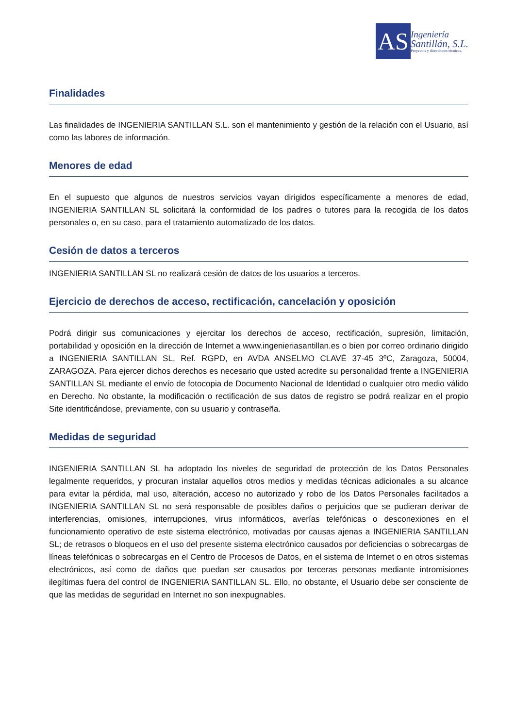AS
Ingeniería
Santillán, S.L.
Proyectos y direcciones técnicas.
Finalidades
Las finalidades de INGENIERIA SANTILLAN S.L. son el mantenimiento y gestión de la relación con el Usuario, así como las labores de información.
Menores de edad
En el supuesto que algunos de nuestros servicios vayan dirigidos específicamente a menores de edad, INGENIERIA SANTILLAN SL solicitará la conformidad de los padres o tutores para la recogida de los datos personales o, en su caso, para el tratamiento automatizado de los datos.
Cesión de datos a terceros
INGENIERIA SANTILLAN SL no realizará cesión de datos de los usuarios a terceros.
Ejercicio de derechos de acceso, rectificación, cancelación y oposición
Podrá dirigir sus comunicaciones y ejercitar los derechos de acceso, rectificación, supresión, limitación, portabilidad y oposición en la dirección de Internet a www.ingenieriasantillan.es o bien por correo ordinario dirigido a INGENIERIA SANTILLAN SL, Ref. RGPD, en AVDA ANSELMO CLAVÉ 37-45 3ºC, Zaragoza, 50004, ZARAGOZA. Para ejercer dichos derechos es necesario que usted acredite su personalidad frente a INGENIERIA SANTILLAN SL mediante el envío de fotocopia de Documento Nacional de Identidad o cualquier otro medio válido en Derecho. No obstante, la modificación o rectificación de sus datos de registro se podrá realizar en el propio Site identificándose, previamente, con su usuario y contraseña.
Medidas de seguridad
INGENIERIA SANTILLAN SL ha adoptado los niveles de seguridad de protección de los Datos Personales legalmente requeridos, y procuran instalar aquellos otros medios y medidas técnicas adicionales a su alcance para evitar la pérdida, mal uso, alteración, acceso no autorizado y robo de los Datos Personales facilitados a INGENIERIA SANTILLAN SL no será responsable de posibles daños o perjuicios que se pudieran derivar de interferencias, omisiones, interrupciones, virus informáticos, averías telefónicas o desconexiones en el funcionamiento operativo de este sistema electrónico, motivadas por causas ajenas a INGENIERIA SANTILLAN SL; de retrasos o bloqueos en el uso del presente sistema electrónico causados por deficiencias o sobrecargas de líneas telefónicas o sobrecargas en el Centro de Procesos de Datos, en el sistema de Internet o en otros sistemas electrónicos, así como de daños que puedan ser causados por terceras personas mediante intromisiones ilegítimas fuera del control de INGENIERIA SANTILLAN SL. Ello, no obstante, el Usuario debe ser consciente de que las medidas de seguridad en Internet no son inexpugnables.